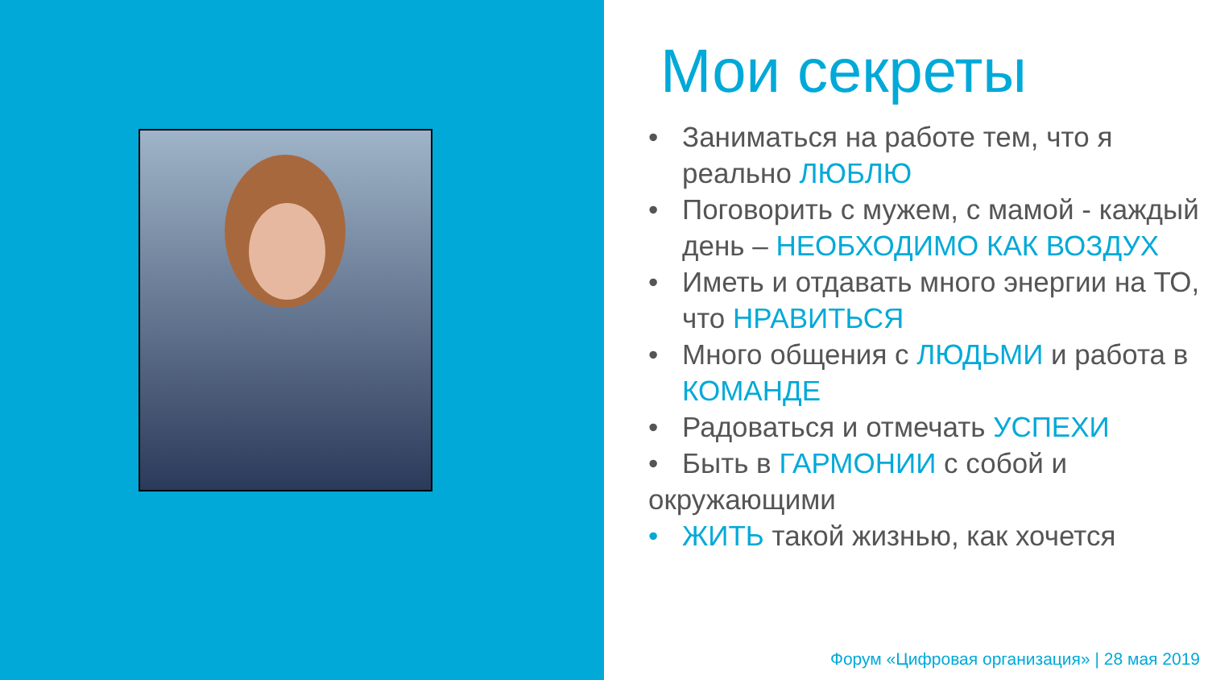Мои секреты
• Заниматься на работе тем, что я реально ЛЮБЛЮ
• Поговорить с мужем, с мамой - каждый день – НЕОБХОДИМО КАК ВОЗДУХ
• Иметь и отдавать много энергии на ТО, что НРАВИТЬСЯ
• Много общения с ЛЮДЬМИ и работа в КОМАНДЕ
• Радоваться и отмечать УСПЕХИ
• Быть в ГАРМОНИИ с собой и окружающими
• ЖИТЬ такой жизнью, как хочется
Форум «Цифровая организация» | 28 мая 2019